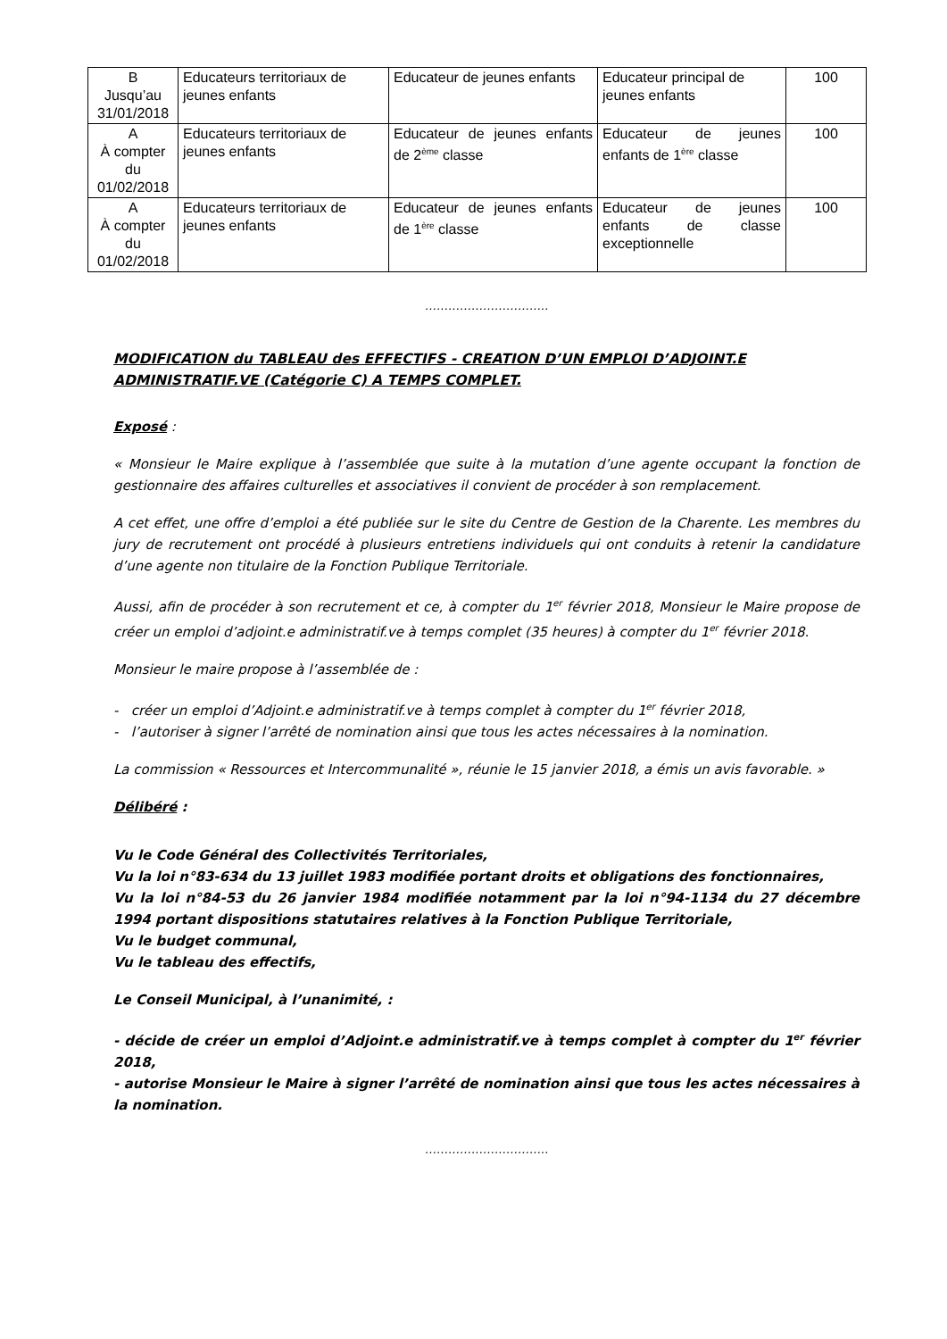| B Jusqu’au 31/01/2018 | Educateurs territoriaux de jeunes enfants | Educateur de jeunes enfants | Educateur principal de jeunes enfants | 100 |
| A À compter du 01/02/2018 | Educateurs territoriaux de jeunes enfants | Educateur de jeunes enfants de 2<sup>ème</sup> classe | Educateur de jeunes enfants de 1<sup>ère</sup> classe | 100 |
| A À compter du 01/02/2018 | Educateurs territoriaux de jeunes enfants | Educateur de jeunes enfants de 1<sup>ère</sup> classe | Educateur de jeunes enfants de classe exceptionnelle | 100 |
…………………………..
MODIFICATION du TABLEAU des EFFECTIFS - CREATION D’UN EMPLOI D’ADJOINT.E ADMINISTRATIF.VE (Catégorie C) A TEMPS COMPLET.
Exposé :
« Monsieur le Maire explique à l’assemblée que suite à la mutation d’une agente occupant la fonction de gestionnaire des affaires culturelles et associatives il convient de procéder à son remplacement.
A cet effet, une offre d’emploi a été publiée sur le site du Centre de Gestion de la Charente. Les membres du jury de recrutement ont procédé à plusieurs entretiens individuels qui ont conduits à retenir la candidature d’une agente non titulaire de la Fonction Publique Territoriale.
Aussi, afin de procéder à son recrutement et ce, à compter du 1<sup>er</sup> février 2018, Monsieur le Maire propose de créer un emploi d’adjoint.e administratif.ve à temps complet (35 heures) à compter du 1<sup>er</sup> février 2018.
Monsieur le maire propose à l’assemblée de :
- créer un emploi d’Adjoint.e administratif.ve à temps complet à compter du 1<sup>er</sup> février 2018,
- l’autoriser à signer l’arrêté de nomination ainsi que tous les actes nécessaires à la nomination.
La commission « Ressources et Intercommunalité », réunie le 15 janvier 2018, a émis un avis favorable. »
Délibéré :
Vu le Code Général des Collectivités Territoriales,
Vu la loi n°83-634 du 13 juillet 1983 modifiée portant droits et obligations des fonctionnaires,
Vu la loi n°84-53 du 26 janvier 1984 modifiée notamment par la loi n°94-1134 du 27 décembre 1994 portant dispositions statutaires relatives à la Fonction Publique Territoriale,
Vu le budget communal,
Vu le tableau des effectifs,
Le Conseil Municipal, à l’unanimité, :
- décide de créer un emploi d’Adjoint.e administratif.ve à temps complet à compter du 1<sup>er</sup> février 2018,
- autorise Monsieur le Maire à signer l’arrêté de nomination ainsi que tous les actes nécessaires à la nomination.
…………………………..